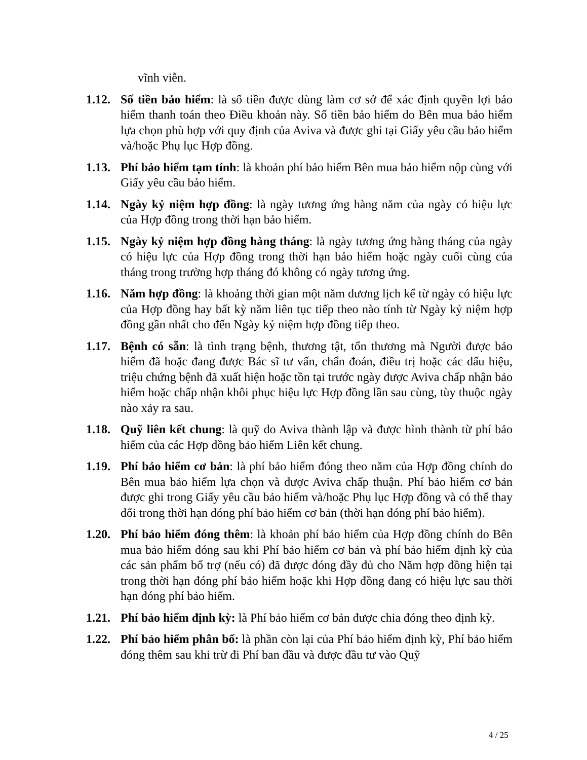vĩnh viễn.
1.12.
Số tiền bảo hiểm: là số tiền được dùng làm cơ sở để xác định quyền lợi bảo hiểm thanh toán theo Điều khoản này. Số tiền bảo hiểm do Bên mua bảo hiểm lựa chọn phù hợp với quy định của Aviva và được ghi tại Giấy yêu cầu bảo hiểm và/hoặc Phụ lục Hợp đồng.
1.13.
Phí bảo hiểm tạm tính: là khoản phí bảo hiểm Bên mua bảo hiểm nộp cùng với Giấy yêu cầu bảo hiểm.
1.14.
Ngày kỷ niệm hợp đồng: là ngày tương ứng hàng năm của ngày có hiệu lực của Hợp đồng trong thời hạn bảo hiểm.
1.15.
Ngày kỷ niệm hợp đồng hàng tháng: là ngày tương ứng hàng tháng của ngày có hiệu lực của Hợp đồng trong thời hạn bảo hiểm hoặc ngày cuối cùng của tháng trong trường hợp tháng đó không có ngày tương ứng.
1.16.
Năm hợp đồng: là khoảng thời gian một năm dương lịch kể từ ngày có hiệu lực của Hợp đồng hay bất kỳ năm liên tục tiếp theo nào tính từ Ngày kỷ niệm hợp đồng gần nhất cho đến Ngày kỷ niệm hợp đồng tiếp theo.
1.17.
Bệnh có sẵn: là tình trạng bệnh, thương tật, tổn thương mà Người được bảo hiểm đã hoặc đang được Bác sĩ tư vấn, chẩn đoán, điều trị hoặc các dấu hiệu, triệu chứng bệnh đã xuất hiện hoặc tồn tại trước ngày được Aviva chấp nhận bảo hiểm hoặc chấp nhận khôi phục hiệu lực Hợp đồng lần sau cùng, tùy thuộc ngày nào xảy ra sau.
1.18.
Quỹ liên kết chung: là quỹ do Aviva thành lập và được hình thành từ phí bảo hiểm của các Hợp đồng bảo hiểm Liên kết chung.
1.19.
Phí bảo hiểm cơ bản: là phí bảo hiểm đóng theo năm của Hợp đồng chính do Bên mua bảo hiểm lựa chọn và được Aviva chấp thuận. Phí bảo hiểm cơ bản được ghi trong Giấy yêu cầu bảo hiểm và/hoặc Phụ lục Hợp đồng và có thể thay đổi trong thời hạn đóng phí bảo hiểm cơ bản (thời hạn đóng phí bảo hiểm).
1.20.
Phí bảo hiểm đóng thêm: là khoản phí bảo hiểm của Hợp đồng chính do Bên mua bảo hiểm đóng sau khi Phí bảo hiểm cơ bản và phí bảo hiểm định kỳ của các sản phẩm bổ trợ (nếu có) đã được đóng đầy đủ cho Năm hợp đồng hiện tại trong thời hạn đóng phí bảo hiểm hoặc khi Hợp đồng đang có hiệu lực sau thời hạn đóng phí bảo hiểm.
1.21.
Phí bảo hiểm định kỳ: là Phí bảo hiểm cơ bản được chia đóng theo định kỳ.
1.22.
Phí bảo hiểm phân bổ: là phần còn lại của Phí bảo hiểm định kỳ, Phí bảo hiểm đóng thêm sau khi trừ đi Phí ban đầu và được đầu tư vào Quỹ
4 / 25